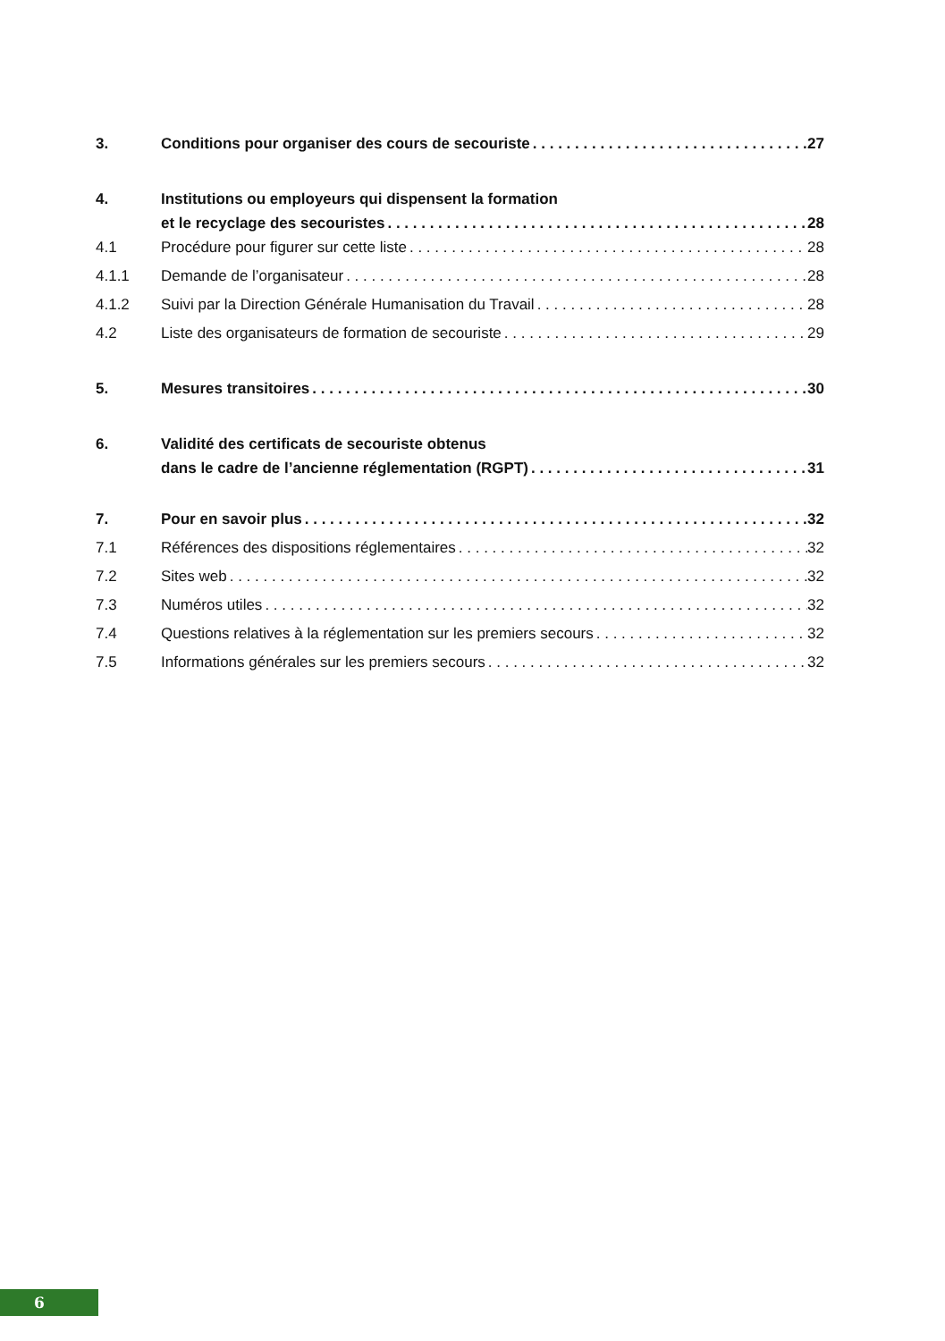3. Conditions pour organiser des cours de secouriste 27
4. Institutions ou employeurs qui dispensent la formation
et le recyclage des secouristes 28
4.1 Procédure pour figurer sur cette liste 28
4.1.1 Demande de l’organisateur 28
4.1.2 Suivi par la Direction Générale Humanisation du Travail 28
4.2 Liste des organisateurs de formation de secouriste 29
5. Mesures transitoires 30
6. Validité des certificats de secouriste obtenus
dans le cadre de l’ancienne réglementation (RGPT) 31
7. Pour en savoir plus 32
7.1 Références des dispositions réglementaires 32
7.2 Sites web 32
7.3 Numéros utiles 32
7.4 Questions relatives à la réglementation sur les premiers secours 32
7.5 Informations générales sur les premiers secours 32
6